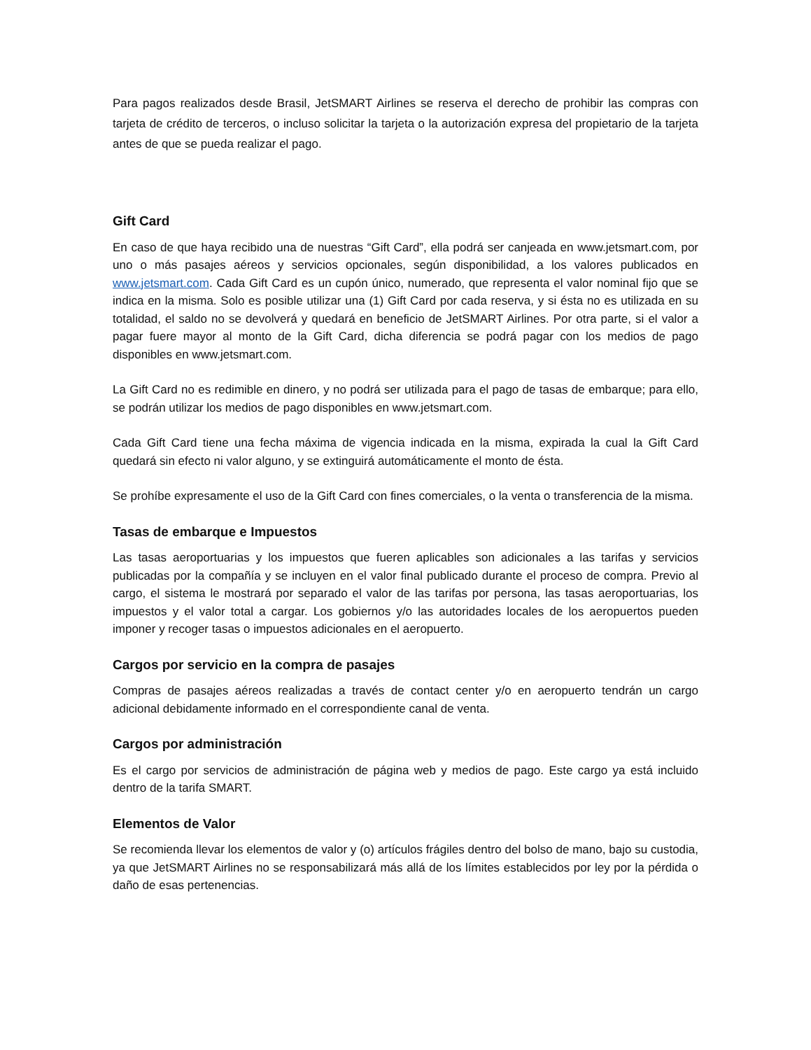Para pagos realizados desde Brasil, JetSMART Airlines se reserva el derecho de prohibir las compras con tarjeta de crédito de terceros, o incluso solicitar la tarjeta o la autorización expresa del propietario de la tarjeta antes de que se pueda realizar el pago.
Gift Card
En caso de que haya recibido una de nuestras “Gift Card”, ella podrá ser canjeada en www.jetsmart.com, por uno o más pasajes aéreos y servicios opcionales, según disponibilidad, a los valores publicados en www.jetsmart.com. Cada Gift Card es un cupón único, numerado, que representa el valor nominal fijo que se indica en la misma. Solo es posible utilizar una (1) Gift Card por cada reserva, y si ésta no es utilizada en su totalidad, el saldo no se devolverá y quedará en beneficio de JetSMART Airlines. Por otra parte, si el valor a pagar fuere mayor al monto de la Gift Card, dicha diferencia se podrá pagar con los medios de pago disponibles en www.jetsmart.com.
La Gift Card no es redimible en dinero, y no podrá ser utilizada para el pago de tasas de embarque; para ello, se podrán utilizar los medios de pago disponibles en www.jetsmart.com.
Cada Gift Card tiene una fecha máxima de vigencia indicada en la misma, expirada la cual la Gift Card quedará sin efecto ni valor alguno, y se extinguirá automáticamente el monto de ésta.
Se prohíbe expresamente el uso de la Gift Card con fines comerciales, o la venta o transferencia de la misma.
Tasas de embarque e Impuestos
Las tasas aeroportuarias y los impuestos que fueren aplicables son adicionales a las tarifas y servicios publicadas por la compañía y se incluyen en el valor final publicado durante el proceso de compra. Previo al cargo, el sistema le mostrará por separado el valor de las tarifas por persona, las tasas aeroportuarias, los impuestos y el valor total a cargar. Los gobiernos y/o las autoridades locales de los aeropuertos pueden imponer y recoger tasas o impuestos adicionales en el aeropuerto.
Cargos por servicio en la compra de pasajes
Compras de pasajes aéreos realizadas a través de contact center y/o en aeropuerto tendrán un cargo adicional debidamente informado en el correspondiente canal de venta.
Cargos por administración
Es el cargo por servicios de administración de página web y medios de pago. Este cargo ya está incluido dentro de la tarifa SMART.
Elementos de Valor
Se recomienda llevar los elementos de valor y (o) artículos frágiles dentro del bolso de mano, bajo su custodia, ya que JetSMART Airlines no se responsabilizará más allá de los límites establecidos por ley por la pérdida o daño de esas pertenencias.